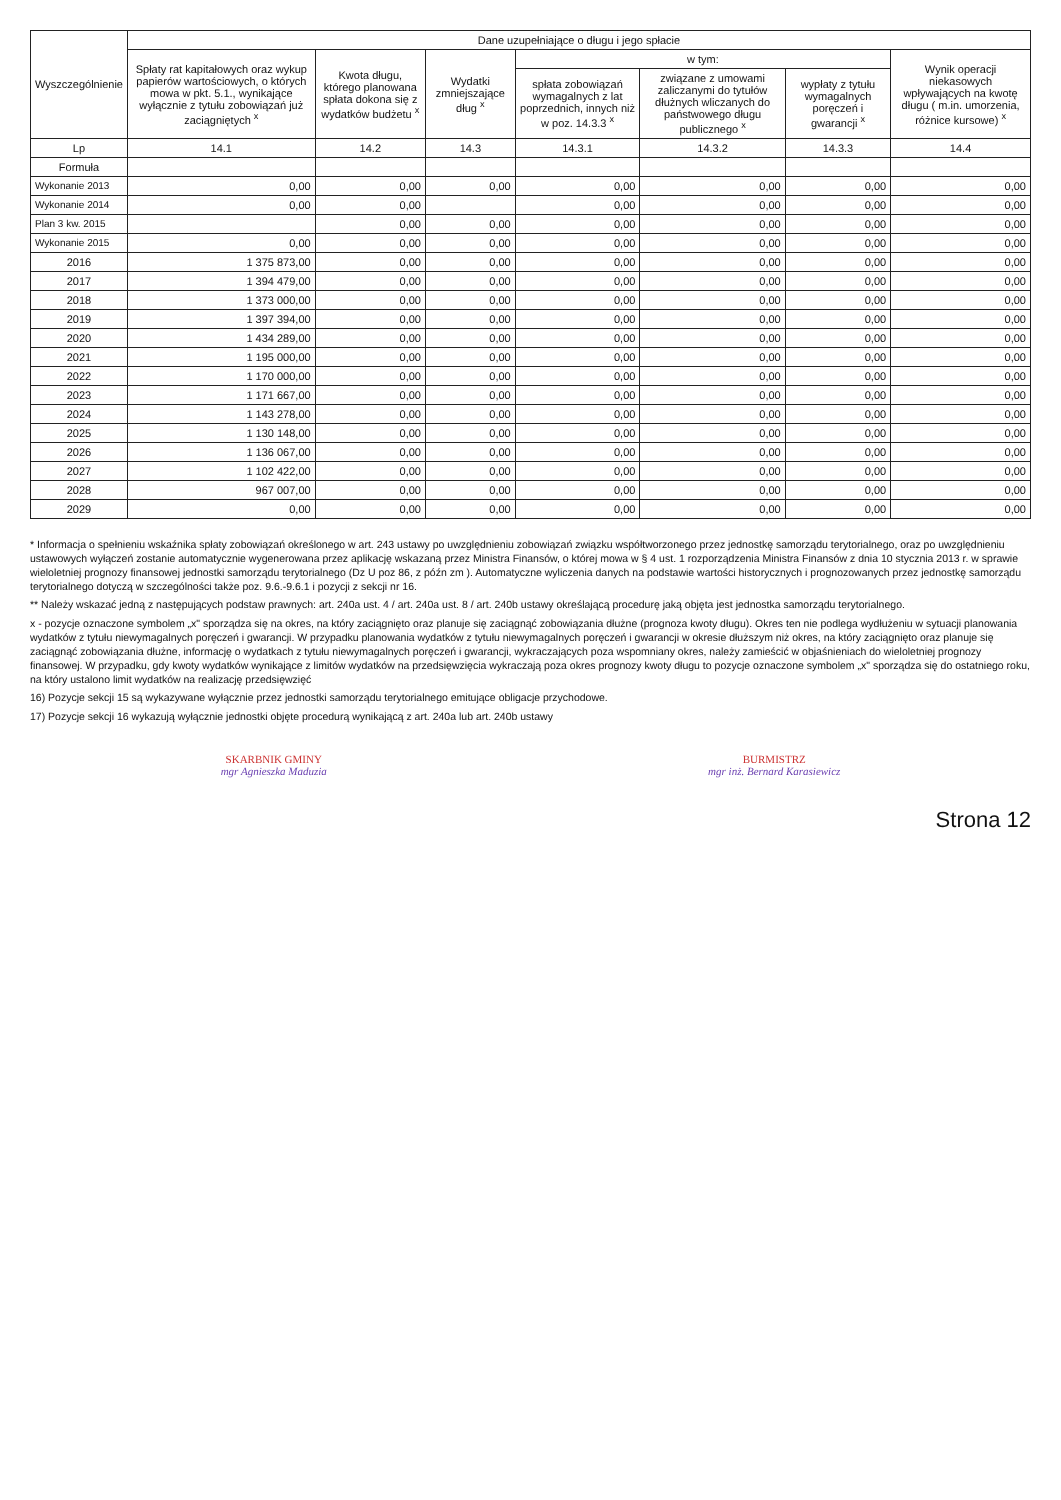| Wyszczególnienie | Dane uzupełniające o długu i jego spłacie | | | | | | |
| --- | --- | --- | --- | --- | --- | --- | --- |
| | Spłaty rat kapitałowych oraz wykup papierów wartościowych, o których mowa w pkt. 5.1., wynikające wyłącznie z tytułu zobowiązań już zaciągniętych <sup>x</sup> | Kwota długu, którego planowana spłata dokona się z wydatków budżetu <sup>x</sup> | Wydatki zmniejszające dług <sup>x</sup> | w tym: | | | Wynik operacji niekasowych wpływających na kwotę długu ( m.in. umorzenia, różnice kursowe) <sup>x</sup> |
| | | | | spłata zobowiązań wymagalnych z lat poprzednich, innych niż w poz. 14.3.3 <sup>x</sup> | związane z umowami zaliczanymi do tytułów dłużnych wliczanych do państwowego długu publicznego <sup>x</sup> | wypłaty z tytułu wymagalnych poręczeń i gwarancji <sup>x</sup> | |
| Lp | 14.1 | 14.2 | 14.3 | 14.3.1 | 14.3.2 | 14.3.3 | 14.4 |
| Formuła | | | | | | | |
| Wykonanie 2013 | 0,00 | 0,00 | 0,00 | 0,00 | 0,00 | 0,00 | 0,00 |
| Wykonanie 2014 | 0,00 | 0,00 | | 0,00 | 0,00 | 0,00 | 0,00 |
| Plan 3 kw. 2015 | | 0,00 | 0,00 | 0,00 | 0,00 | 0,00 | 0,00 |
| Wykonanie 2015 | 0,00 | 0,00 | 0,00 | 0,00 | 0,00 | 0,00 | 0,00 |
| 2016 | 1 375 873,00 | 0,00 | 0,00 | 0,00 | 0,00 | 0,00 | 0,00 |
| 2017 | 1 394 479,00 | 0,00 | 0,00 | 0,00 | 0,00 | 0,00 | 0,00 |
| 2018 | 1 373 000,00 | 0,00 | 0,00 | 0,00 | 0,00 | 0,00 | 0,00 |
| 2019 | 1 397 394,00 | 0,00 | 0,00 | 0,00 | 0,00 | 0,00 | 0,00 |
| 2020 | 1 434 289,00 | 0,00 | 0,00 | 0,00 | 0,00 | 0,00 | 0,00 |
| 2021 | 1 195 000,00 | 0,00 | 0,00 | 0,00 | 0,00 | 0,00 | 0,00 |
| 2022 | 1 170 000,00 | 0,00 | 0,00 | 0,00 | 0,00 | 0,00 | 0,00 |
| 2023 | 1 171 667,00 | 0,00 | 0,00 | 0,00 | 0,00 | 0,00 | 0,00 |
| 2024 | 1 143 278,00 | 0,00 | 0,00 | 0,00 | 0,00 | 0,00 | 0,00 |
| 2025 | 1 130 148,00 | 0,00 | 0,00 | 0,00 | 0,00 | 0,00 | 0,00 |
| 2026 | 1 136 067,00 | 0,00 | 0,00 | 0,00 | 0,00 | 0,00 | 0,00 |
| 2027 | 1 102 422,00 | 0,00 | 0,00 | 0,00 | 0,00 | 0,00 | 0,00 |
| 2028 | 967 007,00 | 0,00 | 0,00 | 0,00 | 0,00 | 0,00 | 0,00 |
| 2029 | 0,00 | 0,00 | 0,00 | 0,00 | 0,00 | 0,00 | 0,00 |
* Informacja o spełnieniu wskaźnika spłaty zobowiązań określonego w art. 243 ustawy po uwzględnieniu zobowiązań związku współtworzonego przez jednostkę samorządu terytorialnego, oraz po uwzględnieniu ustawowych wyłączeń zostanie automatycznie wygenerowana przez aplikację wskazaną przez Ministra Finansów, o której mowa w § 4 ust. 1 rozporządzenia Ministra Finansów z dnia 10 stycznia 2013 r. w sprawie wieloletniej prognozy finansowej jednostki samorządu terytorialnego (Dz U poz 86, z późn zm ). Automatyczne wyliczenia danych na podstawie wartości historycznych i prognozowanych przez jednostkę samorządu terytorialnego dotyczą w szczególności także poz. 9.6.-9.6.1 i pozycji z sekcji nr 16.
** Należy wskazać jedną z następujących podstaw prawnych: art. 240a ust. 4 / art. 240a ust. 8 / art. 240b ustawy określającą procedurę jaką objęta jest jednostka samorządu terytorialnego.
x - pozycje oznaczone symbolem „x" sporządza się na okres, na który zaciągnięto oraz planuje się zaciągnąć zobowiązania dłużne (prognoza kwoty długu). Okres ten nie podlega wydłużeniu w sytuacji planowania wydatków z tytułu niewymagalnych poręczeń i gwarancji. W przypadku planowania wydatków z tytułu niewymagalnych poręczeń i gwarancji w okresie dłuższym niż okres, na który zaciągnięto oraz planuje się zaciągnąć zobowiązania dłużne, informację o wydatkach z tytułu niewymagalnych poręczeń i gwarancji, wykraczających poza wspomniany okres, należy zamieścić w objaśnieniach do wieloletniej prognozy finansowej. W przypadku, gdy kwoty wydatków wynikające z limitów wydatków na przedsięwzięcia wykraczają poza okres prognozy kwoty długu to pozycje oznaczone symbolem „x" sporządza się do ostatniego roku, na który ustalono limit wydatków na realizację przedsięwzięć
16) Pozycje sekcji 15 są wykazywane wyłącznie przez jednostki samorządu terytorialnego emitujące obligacje przychodowe.
17) Pozycje sekcji 16 wykazują wyłącznie jednostki objęte procedurą wynikającą z art. 240a lub art. 240b ustawy
SKARBNIK GMINY
mgr Agnieszka Maduzia
BURMISTRZ
mgr inż. Bernard Karasiewicz
Strona 12